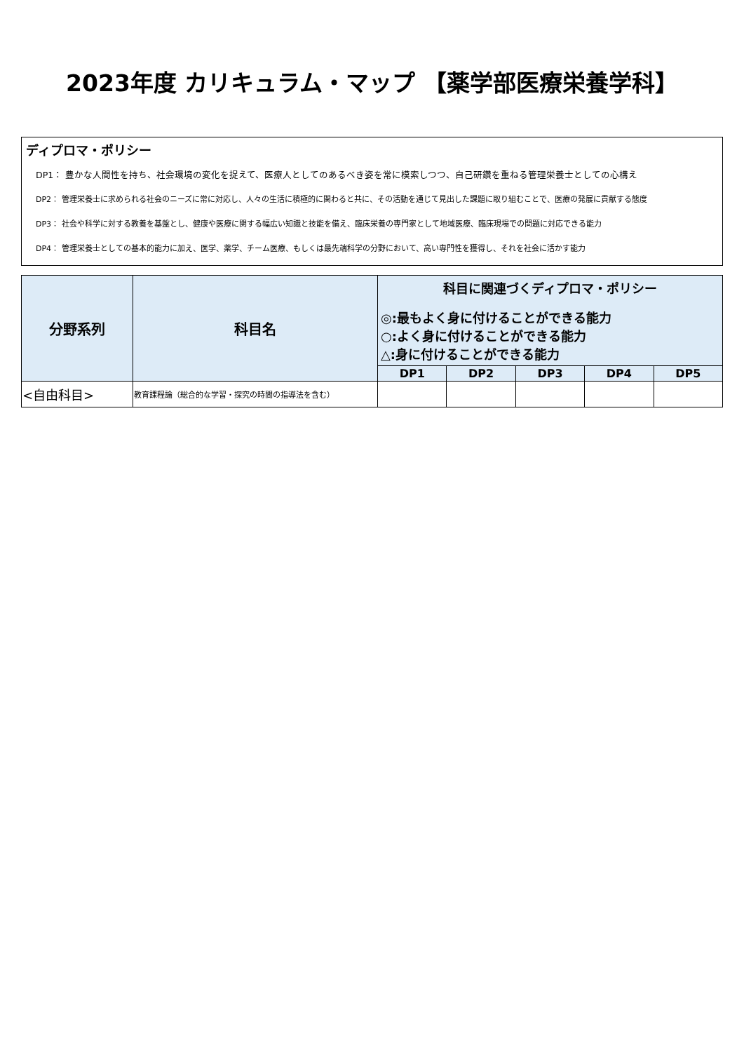2023年度 カリキュラム・マップ 【薬学部医療栄養学科】
ディプロマ・ポリシー
DP1： 豊かな人間性を持ち、社会環境の変化を捉えて、医療人としてのあるべき姿を常に模索しつつ、自己研鑽を重ねる管理栄養士としての心構え
DP2： 管理栄養士に求められる社会のニーズに常に対応し、人々の生活に積極的に関わると共に、その活動を通じて見出した課題に取り組むことで、医療の発展に貢献する態度
DP3： 社会や科学に対する教養を基盤とし、健康や医療に関する幅広い知識と技能を備え、臨床栄養の専門家として地域医療、臨床現場での問題に対応できる能力
DP4： 管理栄養士としての基本的能力に加え、医学、薬学、チーム医療、もしくは最先端科学の分野において、高い専門性を獲得し、それを社会に活かす能力
| 分野系列 | 科目名 | 科目に関連づくディプロマ・ポリシー ◎:最もよく身に付けることができる能力 ○:よく身に付けることができる能力 △:身に付けることができる能力 | | | | |
| --- | --- | --- | --- | --- | --- | --- |
| | | DP1 | DP2 | DP3 | DP4 | DP5 |
| <自由科目> | 教育課程論（総合的な学習・探究の時間の指導法を含む） | | | | | |